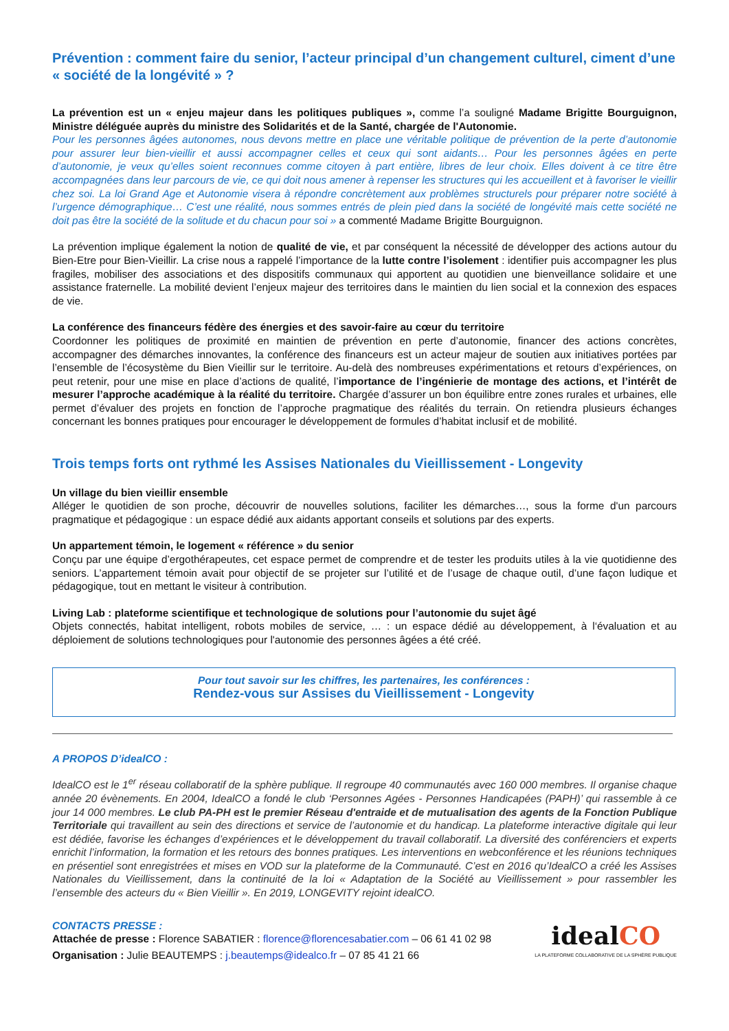Prévention : comment faire du senior, l’acteur principal d’un changement culturel, ciment d’une « société de la longévité » ?
La prévention est un « enjeu majeur dans les politiques publiques », comme l’a souligné Madame Brigitte Bourguignon, Ministre déléguée auprès du ministre des Solidarités et de la Santé, chargée de l'Autonomie.
Pour les personnes âgées autonomes, nous devons mettre en place une véritable politique de prévention de la perte d’autonomie pour assurer leur bien-vieillir et aussi accompagner celles et ceux qui sont aidants… Pour les personnes âgées en perte d’autonomie, je veux qu’elles soient reconnues comme citoyen à part entière, libres de leur choix. Elles doivent à ce titre être accompagnées dans leur parcours de vie, ce qui doit nous amener à repenser les structures qui les accueillent et à favoriser le vieillir chez soi. La loi Grand Age et Autonomie visera à répondre concrètement aux problèmes structurels pour préparer notre société à l’urgence démographique… C’est une réalité, nous sommes entrés de plein pied dans la société de longévité mais cette société ne doit pas être la société de la solitude et du chacun pour soi » a commenté Madame Brigitte Bourguignon.
La prévention implique également la notion de qualité de vie, et par conséquent la nécessité de développer des actions autour du Bien-Etre pour Bien-Vieillir. La crise nous a rappelé l’importance de la lutte contre l’isolement : identifier puis accompagner les plus fragiles, mobiliser des associations et des dispositifs communaux qui apportent au quotidien une bienveillance solidaire et une assistance fraternelle. La mobilité devient l’enjeux majeur des territoires dans le maintien du lien social et la connexion des espaces de vie.
La conférence des financeurs fédère des énergies et des savoir-faire au cœur du territoire
Coordonner les politiques de proximité en maintien de prévention en perte d’autonomie, financer des actions concrètes, accompagner des démarches innovantes, la conférence des financeurs est un acteur majeur de soutien aux initiatives portées par l’ensemble de l’écosystème du Bien Vieillir sur le territoire. Au-delà des nombreuses expérimentations et retours d’expériences, on peut retenir, pour une mise en place d’actions de qualité, l’importance de l’ingénierie de montage des actions, et l’intérêt de mesurer l’approche académique à la réalité du territoire. Chargée d’assurer un bon équilibre entre zones rurales et urbaines, elle permet d’évaluer des projets en fonction de l’approche pragmatique des réalités du terrain. On retiendra plusieurs échanges concernant les bonnes pratiques pour encourager le développement de formules d’habitat inclusif et de mobilité.
Trois temps forts ont rythmé les Assises Nationales du Vieillissement - Longevity
Un village du bien vieillir ensemble
Alléger le quotidien de son proche, découvrir de nouvelles solutions, faciliter les démarches…, sous la forme d'un parcours pragmatique et pédagogique : un espace dédié aux aidants apportant conseils et solutions par des experts.
Un appartement témoin, le logement « référence » du senior
Conçu par une équipe d’ergothérapeutes, cet espace permet de comprendre et de tester les produits utiles à la vie quotidienne des seniors. L’appartement témoin avait pour objectif de se projeter sur l’utilité et de l’usage de chaque outil, d’une façon ludique et pédagogique, tout en mettant le visiteur à contribution.
Living Lab : plateforme scientifique et technologique de solutions pour l’autonomie du sujet âgé
Objets connectés, habitat intelligent, robots mobiles de service, … : un espace dédié au développement, à l‘évaluation et au déploiement de solutions technologiques pour l'autonomie des personnes âgées a été créé.
Pour tout savoir sur les chiffres, les partenaires, les conférences :
Rendez-vous sur Assises du Vieillissement - Longevity
A PROPOS D’idealCO :
IdealCO est le 1<sup>er</sup> réseau collaboratif de la sphère publique. Il regroupe 40 communautés avec 160 000 membres. Il organise chaque année 20 évènements. En 2004, IdealCO a fondé le club ‘Personnes Agées - Personnes Handicapées (PAPH)’ qui rassemble à ce jour 14 000 membres. Le club PA-PH est le premier Réseau d'entraide et de mutualisation des agents de la Fonction Publique Territoriale qui travaillent au sein des directions et service de l’autonomie et du handicap. La plateforme interactive digitale qui leur est dédiée, favorise les échanges d’expériences et le développement du travail collaboratif. La diversité des conférenciers et experts enrichit l’information, la formation et les retours des bonnes pratiques. Les interventions en webconférence et les réunions techniques en présentiel sont enregistrées et mises en VOD sur la plateforme de la Communauté. C’est en 2016 qu’IdealCO a créé les Assises Nationales du Vieillissement, dans la continuité de la loi « Adaptation de la Société au Vieillissement » pour rassembler les l’ensemble des acteurs du « Bien Vieillir ». En 2019, LONGEVITY rejoint idealCO.
CONTACTS PRESSE :
Attachée de presse : Florence SABATIER : florence@florencesabatier.com – 06 61 41 02 98
Organisation : Julie BEAUTEMPS : j.beautemps@idealco.fr – 07 85 41 21 66
idealCO
LA PLATEFORME COLLABORATIVE DE LA SPHÈRE PUBLIQUE